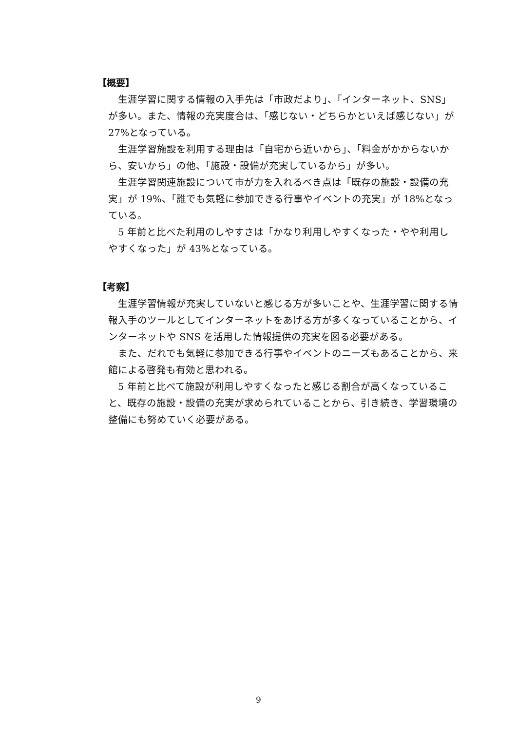【概要】
生涯学習に関する情報の入手先は「市政だより」、「インターネット、SNS」が多い。また、情報の充実度合は、「感じない・どちらかといえば感じない」が 27%となっている。
生涯学習施設を利用する理由は「自宅から近いから」、「料金がかからないから、安いから」の他、「施設・設備が充実しているから」が多い。
生涯学習関連施設について市が力を入れるべき点は「既存の施設・設備の充実」が 19%、「誰でも気軽に参加できる行事やイベントの充実」が 18%となっている。
5 年前と比べた利用のしやすさは「かなり利用しやすくなった・やや利用しやすくなった」が 43%となっている。
【考察】
生涯学習情報が充実していないと感じる方が多いことや、生涯学習に関する情報入手のツールとしてインターネットをあげる方が多くなっていることから、インターネットや SNS を活用した情報提供の充実を図る必要がある。
また、だれでも気軽に参加できる行事やイベントのニーズもあることから、来館による啓発も有効と思われる。
5 年前と比べて施設が利用しやすくなったと感じる割合が高くなっていること、既存の施設・設備の充実が求められていることから、引き続き、学習環境の整備にも努めていく必要がある。
9